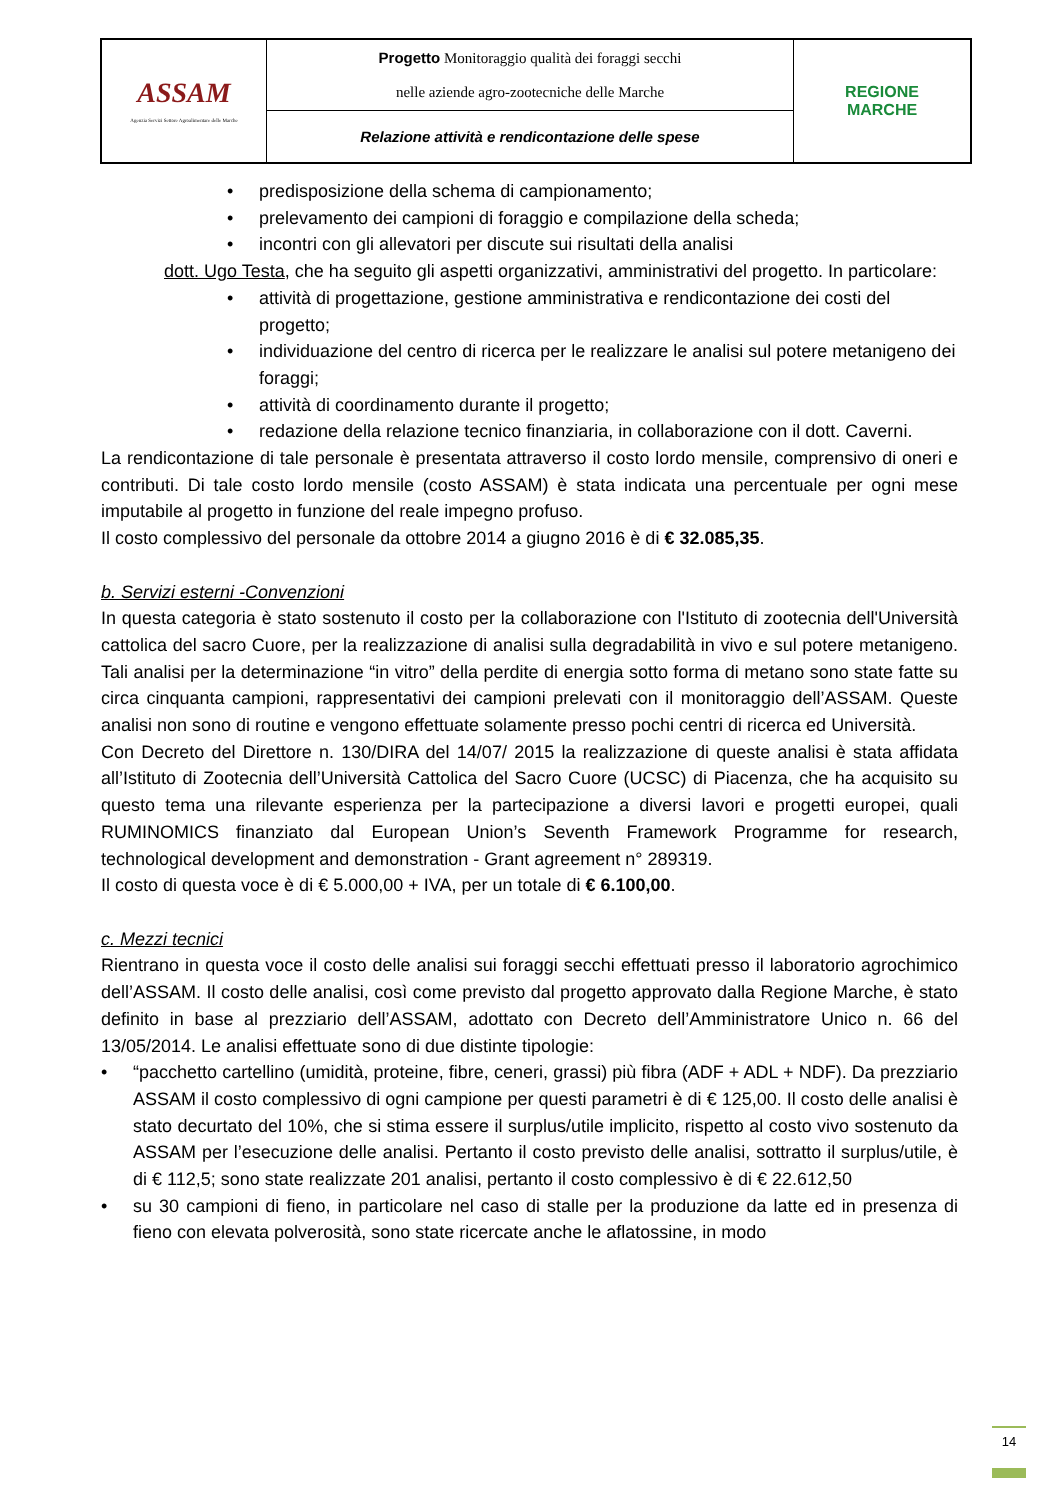| ASSAM Agenzia Servizi Settore Agroalimentare delle Marche | Progetto Monitoraggio qualità dei foraggi secchi nelle aziende agro-zootecniche delle Marche | REGIONE MARCHE |
| | Relazione attività e rendicontazione delle spese | |
• predisposizione della schema di campionamento;
• prelevamento dei campioni di foraggio e compilazione della scheda;
• incontri con gli allevatori per discute sui risultati della analisi
dott. Ugo Testa, che ha seguito gli aspetti organizzativi, amministrativi del progetto. In particolare:
• attività di progettazione, gestione amministrativa e rendicontazione dei costi del progetto;
• individuazione del centro di ricerca per le realizzare le analisi sul potere metanigeno dei foraggi;
• attività di coordinamento durante il progetto;
• redazione della relazione tecnico finanziaria, in collaborazione con il dott. Caverni.
La rendicontazione di tale personale è presentata attraverso il costo lordo mensile, comprensivo di oneri e contributi. Di tale costo lordo mensile (costo ASSAM) è stata indicata una percentuale per ogni mese imputabile al progetto in funzione del reale impegno profuso.
Il costo complessivo del personale da ottobre 2014 a giugno 2016 è di € 32.085,35.
b. Servizi esterni -Convenzioni
In questa categoria è stato sostenuto il costo per la collaborazione con l'Istituto di zootecnia dell'Università cattolica del sacro Cuore, per la realizzazione di analisi sulla degradabilità in vivo e sul potere metanigeno. Tali analisi per la determinazione “in vitro” della perdite di energia sotto forma di metano sono state fatte su circa cinquanta campioni, rappresentativi dei campioni prelevati con il monitoraggio dell’ASSAM. Queste analisi non sono di routine e vengono effettuate solamente presso pochi centri di ricerca ed Università.
Con Decreto del Direttore n. 130/DIRA del 14/07/ 2015 la realizzazione di queste analisi è stata affidata all’Istituto di Zootecnia dell’Università Cattolica del Sacro Cuore (UCSC) di Piacenza, che ha acquisito su questo tema una rilevante esperienza per la partecipazione a diversi lavori e progetti europei, quali RUMINOMICS finanziato dal European Union’s Seventh Framework Programme for research, technological development and demonstration - Grant agreement n° 289319.
Il costo di questa voce è di € 5.000,00 + IVA, per un totale di € 6.100,00.
c. Mezzi tecnici
Rientrano in questa voce il costo delle analisi sui foraggi secchi effettuati presso il laboratorio agrochimico dell’ASSAM. Il costo delle analisi, così come previsto dal progetto approvato dalla Regione Marche, è stato definito in base al prezziario dell’ASSAM, adottato con Decreto dell’Amministratore Unico n. 66 del 13/05/2014. Le analisi effettuate sono di due distinte tipologie:
• “pacchetto cartellino (umidità, proteine, fibre, ceneri, grassi) più fibra (ADF + ADL + NDF). Da prezziario ASSAM il costo complessivo di ogni campione per questi parametri è di € 125,00. Il costo delle analisi è stato decurtato del 10%, che si stima essere il surplus/utile implicito, rispetto al costo vivo sostenuto da ASSAM per l’esecuzione delle analisi. Pertanto il costo previsto delle analisi, sottratto il surplus/utile, è di € 112,5; sono state realizzate 201 analisi, pertanto il costo complessivo è di € 22.612,50
• su 30 campioni di fieno, in particolare nel caso di stalle per la produzione da latte ed in presenza di fieno con elevata polverosità, sono state ricercate anche le aflatossine, in modo
14